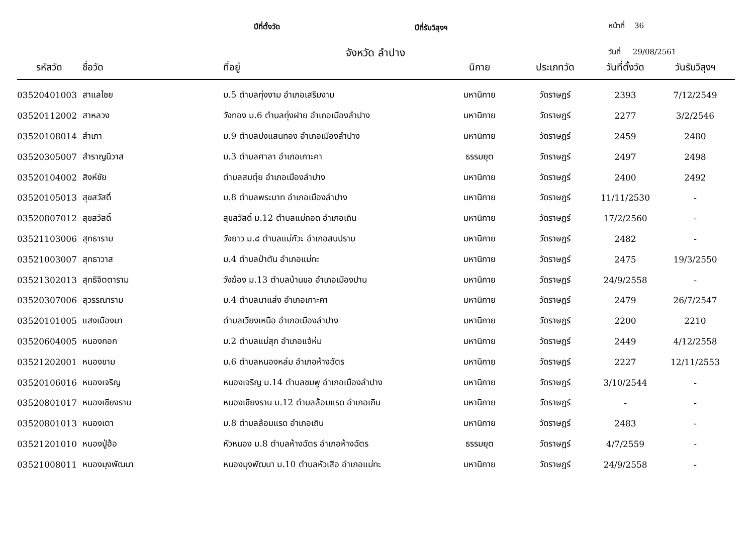ปีที่ตั้งวัด ปีที่รับวิสุงฯ หน้าที่ 36
จังหวัด ลำปาง วันที่ 29/08/2561
| รหัสวัด | ชื่อวัด | ที่อยู่ | นิกาย | ประเภทวัด | วันที่ตั้งวัด | วันรับวิสุงฯ |
| --- | --- | --- | --- | --- | --- | --- |
| 03520401003 | สาแลไชย | ม.5 ตำบลทุ่งงาม อำเภอเสริมงาม | มหานิกาย | วัดราษฎร์ | 2393 | 7/12/2549 |
| 03520112002 | สาหลวง | วังทอง ม.6 ตำบลทุ่งฝาย อำเภอเมืองลำปาง | มหานิกาย | วัดราษฎร์ | 2277 | 3/2/2546 |
| 03520108014 | สำเภา | ม.9 ตำบลปงแสนทอง อำเภอเมืองลำปาง | มหานิกาย | วัดราษฎร์ | 2459 | 2480 |
| 03520305007 | สำราญนิวาส | ม.3 ตำบลศาลา อำเภอเกาะคา | ธรรมยุต | วัดราษฎร์ | 2497 | 2498 |
| 03520104002 | สิงห์ชัย | ตำบลสบตุ๋ย อำเภอเมืองลำปาง | มหานิกาย | วัดราษฎร์ | 2400 | 2492 |
| 03520105013 | สุขสวัสดิ์ | ม.8 ตำบลพระบาท อำเภอเมืองลำปาง | มหานิกาย | วัดราษฎร์ | 11/11/2530 | - |
| 03520807012 | สุขสวัสดิ์ | สุขสวัสดิ์ ม.12 ตำบลแม่ถอด อำเภอเถิน | มหานิกาย | วัดราษฎร์ | 17/2/2560 | - |
| 03521103006 | สุทธาราม | วังยาว ม.๘ ตำบลแม่กัวะ อำเภอสบปราบ | มหานิกาย | วัดราษฎร์ | 2482 | - |
| 03521003007 | สุทธาวาส | ม.4 ตำบลป่าตัน อำเภอแม่ทะ | มหานิกาย | วัดราษฎร์ | 2475 | 19/3/2550 |
| 03521302013 | สุทธิจิตตาราม | วังฆ้อง ม.13 ตำบลบ้านขอ อำเภอเมืองปาน | มหานิกาย | วัดราษฎร์ | 24/9/2558 | - |
| 03520307006 | สุวรรณาราม | ม.4 ตำบลนาแส่ง อำเภอเกาะคา | มหานิกาย | วัดราษฎร์ | 2479 | 26/7/2547 |
| 03520101005 | แสงเมืองมา | ตำบลเวียงเหนือ อำเภอเมืองลำปาง | มหานิกาย | วัดราษฎร์ | 2200 | 2210 |
| 03520604005 | หนองกอก | ม.2 ตำบลแม่สุก อำเภอแจ้ห่ม | มหานิกาย | วัดราษฎร์ | 2449 | 4/12/2558 |
| 03521202001 | หนองขาม | ม.6 ตำบลหนองหล่ม อำเภอห้างฉัตร | มหานิกาย | วัดราษฎร์ | 2227 | 12/11/2553 |
| 03520106016 | หนองเจริญ | หนองเจริญ ม.14 ตำบลชมพู อำเภอเมืองลำปาง | มหานิกาย | วัดราษฎร์ | 3/10/2544 | - |
| 03520801017 | หนองเชียงราน | หนองเชียงราน ม.12 ตำบลล้อมแรด อำเภอเถิน | มหานิกาย | วัดราษฎร์ | - | - |
| 03520801013 | หนองเตา | ม.8 ตำบลล้อมแรด อำเภอเถิน | มหานิกาย | วัดราษฎร์ | 2483 | - |
| 03521201010 | หนองปู่ฮ้อ | หัวหนอง ม.8 ตำบลห้างฉัตร อำเภอห้างฉัตร | ธรรมยุต | วัดราษฎร์ | 4/7/2559 | - |
| 03521008011 | หนองมุงพัฒนา | หนองมุงพัฒนา ม.10 ตำบลหัวเสือ อำเภอแม่ทะ | มหานิกาย | วัดราษฎร์ | 24/9/2558 | - |